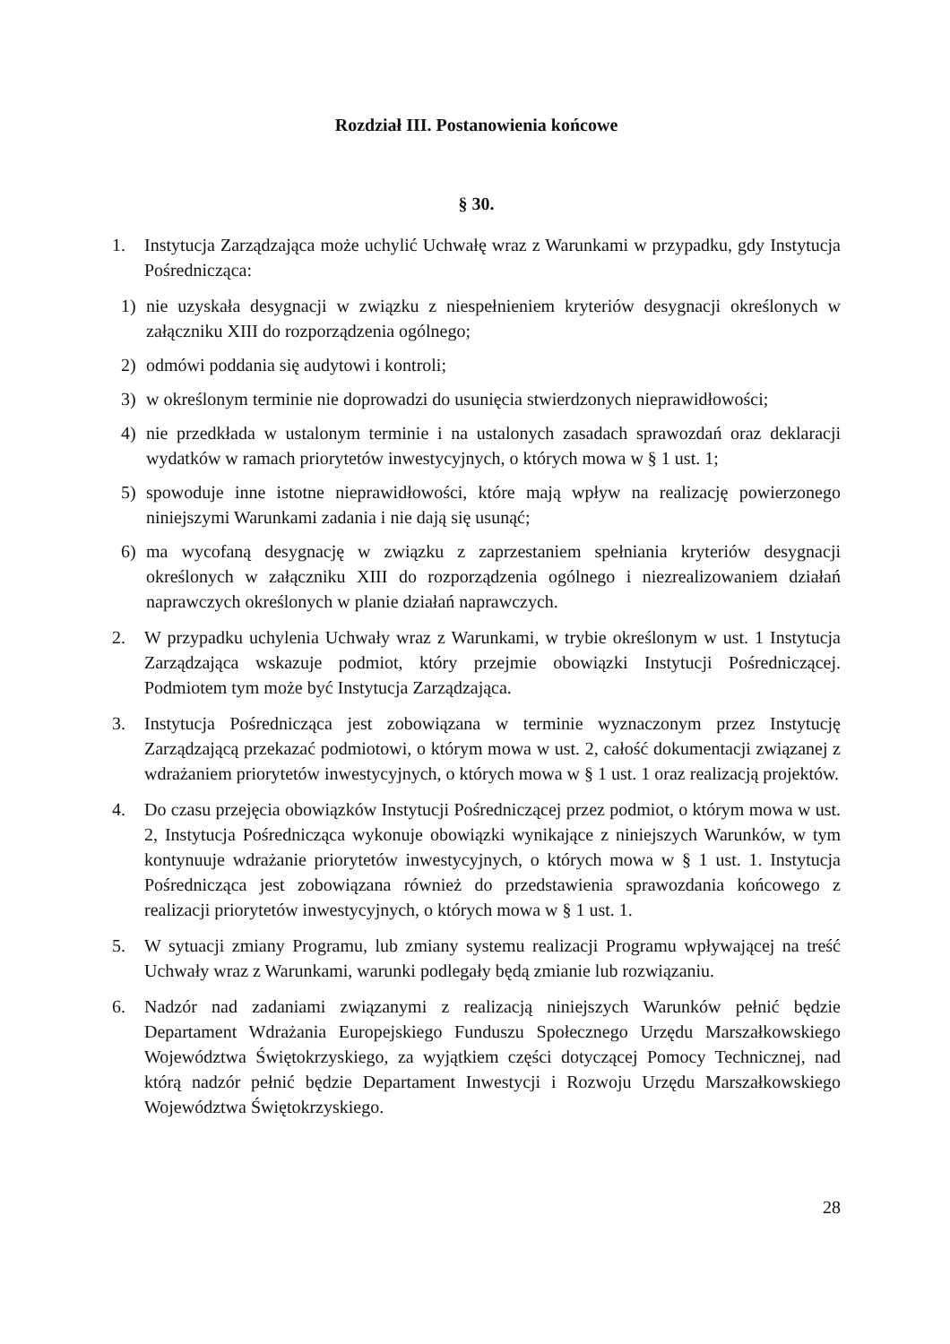Rozdział III. Postanowienia końcowe
§ 30.
1. Instytucja Zarządzająca może uchylić Uchwałę wraz z Warunkami w przypadku, gdy Instytucja Pośrednicząca:
1) nie uzyskała desygnacji w związku z niespełnieniem kryteriów desygnacji określonych w załączniku XIII do rozporządzenia ogólnego;
2) odmówi poddania się audytowi i kontroli;
3) w określonym terminie nie doprowadzi do usunięcia stwierdzonych nieprawidłowości;
4) nie przedkłada w ustalonym terminie i na ustalonych zasadach sprawozdań oraz deklaracji wydatków w ramach priorytetów inwestycyjnych, o których mowa w § 1 ust. 1;
5) spowoduje inne istotne nieprawidłowości, które mają wpływ na realizację powierzonego niniejszymi Warunkami zadania i nie dają się usunąć;
6) ma wycofaną desygnację w związku z zaprzestaniem spełniania kryteriów desygnacji określonych w załączniku XIII do rozporządzenia ogólnego i niezrealizowaniem działań naprawczych określonych w planie działań naprawczych.
2. W przypadku uchylenia Uchwały wraz z Warunkami, w trybie określonym w ust. 1 Instytucja Zarządzająca wskazuje podmiot, który przejmie obowiązki Instytucji Pośredniczącej. Podmiotem tym może być Instytucja Zarządzająca.
3. Instytucja Pośrednicząca jest zobowiązana w terminie wyznaczonym przez Instytucję Zarządzającą przekazać podmiotowi, o którym mowa w ust. 2, całość dokumentacji związanej z wdrażaniem priorytetów inwestycyjnych, o których mowa w § 1 ust. 1 oraz realizacją projektów.
4. Do czasu przejęcia obowiązków Instytucji Pośredniczącej przez podmiot, o którym mowa w ust. 2, Instytucja Pośrednicząca wykonuje obowiązki wynikające z niniejszych Warunków, w tym kontynuuje wdrażanie priorytetów inwestycyjnych, o których mowa w § 1 ust. 1. Instytucja Pośrednicząca jest zobowiązana również do przedstawienia sprawozdania końcowego z realizacji priorytetów inwestycyjnych, o których mowa w § 1 ust. 1.
5. W sytuacji zmiany Programu, lub zmiany systemu realizacji Programu wpływającej na treść Uchwały wraz z Warunkami, warunki podlegały będą zmianie lub rozwiązaniu.
6. Nadzór nad zadaniami związanymi z realizacją niniejszych Warunków pełnić będzie Departament Wdrażania Europejskiego Funduszu Społecznego Urzędu Marszałkowskiego Województwa Świętokrzyskiego, za wyjątkiem części dotyczącej Pomocy Technicznej, nad którą nadzór pełnić będzie Departament Inwestycji i Rozwoju Urzędu Marszałkowskiego Województwa Świętokrzyskiego.
28